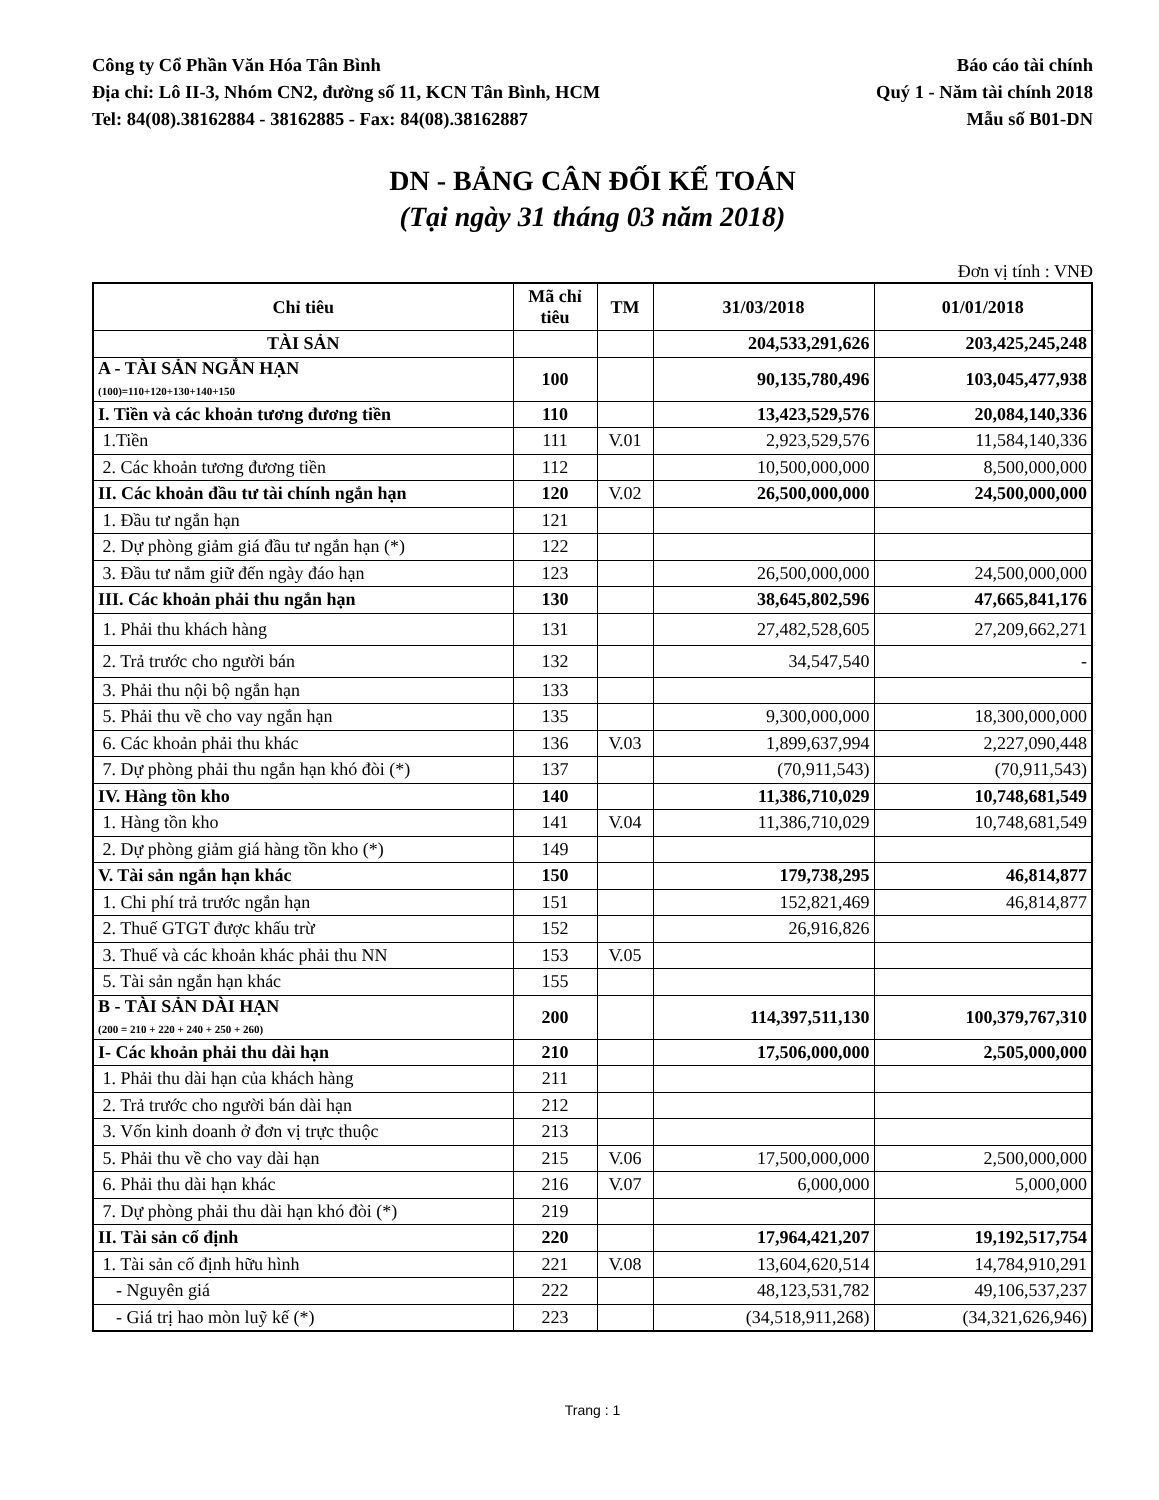Công ty Cổ Phần Văn Hóa Tân Bình
Địa chỉ: Lô II-3, Nhóm CN2, đường số 11, KCN Tân Bình, HCM
Tel: 84(08).38162884 - 38162885 - Fax: 84(08).38162887
Báo cáo tài chính
Quý 1 - Năm tài chính 2018
Mẫu số B01-DN
DN - BẢNG CÂN ĐỐI KẾ TOÁN
(Tại ngày 31 tháng 03 năm 2018)
Đơn vị tính : VNĐ
| Chỉ tiêu | Mã chỉ tiêu | TM | 31/03/2018 | 01/01/2018 |
| --- | --- | --- | --- | --- |
| TÀI SẢN | | | 204,533,291,626 | 203,425,245,248 |
| A - TÀI SẢN NGẮN HẠN (100)=110+120+130+140+150 | 100 | | 90,135,780,496 | 103,045,477,938 |
| I. Tiền và các khoản tương đương tiền | 110 | | 13,423,529,576 | 20,084,140,336 |
| 1.Tiền | 111 | V.01 | 2,923,529,576 | 11,584,140,336 |
| 2. Các khoản tương đương tiền | 112 | | 10,500,000,000 | 8,500,000,000 |
| II. Các khoản đầu tư tài chính ngắn hạn | 120 | V.02 | 26,500,000,000 | 24,500,000,000 |
| 1. Đầu tư ngắn hạn | 121 | | | |
| 2. Dự phòng giảm giá đầu tư ngắn hạn (*) | 122 | | | |
| 3. Đầu tư nắm giữ đến ngày đáo hạn | 123 | | 26,500,000,000 | 24,500,000,000 |
| III. Các khoản phải thu ngắn hạn | 130 | | 38,645,802,596 | 47,665,841,176 |
| 1. Phải thu khách hàng | 131 | | 27,482,528,605 | 27,209,662,271 |
| 2. Trả trước cho người bán | 132 | | 34,547,540 | - |
| 3. Phải thu nội bộ ngắn hạn | 133 | | | |
| 5. Phải thu về cho vay ngắn hạn | 135 | | 9,300,000,000 | 18,300,000,000 |
| 6. Các khoản phải thu khác | 136 | V.03 | 1,899,637,994 | 2,227,090,448 |
| 7. Dự phòng phải thu ngắn hạn khó đòi (*) | 137 | | (70,911,543) | (70,911,543) |
| IV. Hàng tồn kho | 140 | | 11,386,710,029 | 10,748,681,549 |
| 1. Hàng tồn kho | 141 | V.04 | 11,386,710,029 | 10,748,681,549 |
| 2. Dự phòng giảm giá hàng tồn kho (*) | 149 | | | |
| V. Tài sản ngắn hạn khác | 150 | | 179,738,295 | 46,814,877 |
| 1. Chi phí trả trước ngắn hạn | 151 | | 152,821,469 | 46,814,877 |
| 2. Thuế GTGT được khấu trừ | 152 | | 26,916,826 | |
| 3. Thuế và các khoản khác phải thu NN | 153 | V.05 | | |
| 5. Tài sản ngắn hạn khác | 155 | | | |
| B - TÀI SẢN DÀI HẠN (200 = 210 + 220 + 240 + 250 + 260) | 200 | | 114,397,511,130 | 100,379,767,310 |
| I- Các khoản phải thu dài hạn | 210 | | 17,506,000,000 | 2,505,000,000 |
| 1. Phải thu dài hạn của khách hàng | 211 | | | |
| 2. Trả trước cho người bán dài hạn | 212 | | | |
| 3. Vốn kinh doanh ở đơn vị trực thuộc | 213 | | | |
| 5. Phải thu về cho vay dài hạn | 215 | V.06 | 17,500,000,000 | 2,500,000,000 |
| 6. Phải thu dài hạn khác | 216 | V.07 | 6,000,000 | 5,000,000 |
| 7. Dự phòng phải thu dài hạn khó đòi (*) | 219 | | | |
| II. Tài sản cố định | 220 | | 17,964,421,207 | 19,192,517,754 |
| 1. Tài sản cố định hữu hình | 221 | V.08 | 13,604,620,514 | 14,784,910,291 |
| - Nguyên giá | 222 | | 48,123,531,782 | 49,106,537,237 |
| - Giá trị hao mòn luỹ kế (*) | 223 | | (34,518,911,268) | (34,321,626,946) |
Trang : 1